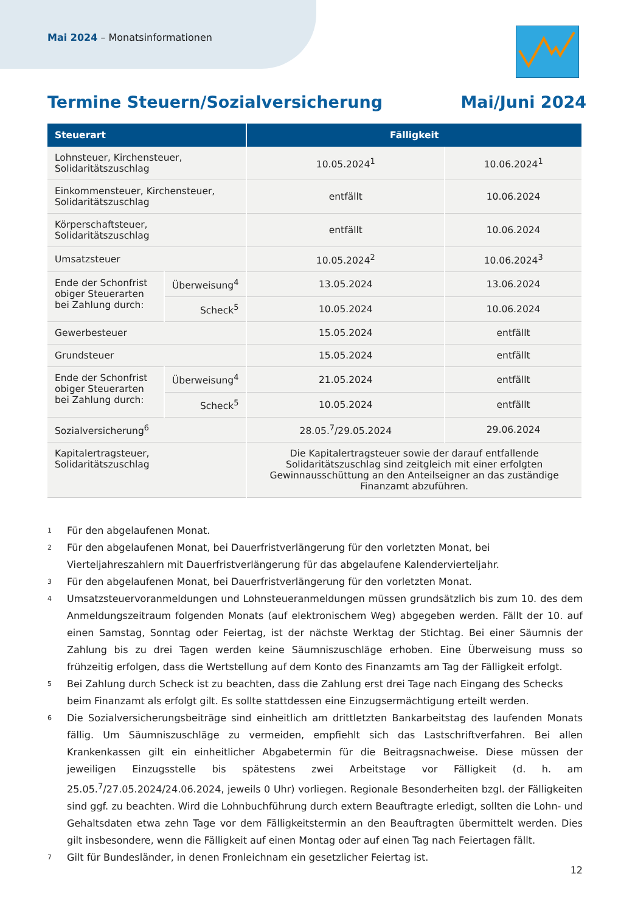Mai 2024 – Monatsinformationen
Termine Steuern/Sozialversicherung Mai/Juni 2024
| Steuerart | | Fälligkeit | |
| --- | --- | --- | --- |
| Lohnsteuer, Kirchensteuer, Solidaritätszuschlag | | 10.05.2024<sup>1</sup> | 10.06.2024<sup>1</sup> |
| Einkommensteuer, Kirchensteuer, Solidaritätszuschlag | | entfällt | 10.06.2024 |
| Körperschaftsteuer, Solidaritätszuschlag | | entfällt | 10.06.2024 |
| Umsatzsteuer | | 10.05.2024<sup>2</sup> | 10.06.2024<sup>3</sup> |
| Ende der Schonfrist obiger Steuerarten bei Zahlung durch: | Überweisung<sup>4</sup> | 13.05.2024 | 13.06.2024 |
| | Scheck<sup>5</sup> | 10.05.2024 | 10.06.2024 |
| Gewerbesteuer | | 15.05.2024 | entfällt |
| Grundsteuer | | 15.05.2024 | entfällt |
| Ende der Schonfrist obiger Steuerarten bei Zahlung durch: | Überweisung<sup>4</sup> | 21.05.2024 | entfällt |
| | Scheck<sup>5</sup> | 10.05.2024 | entfällt |
| Sozialversicherung<sup>6</sup> | | 28.05.<sup>7</sup>/29.05.2024 | 29.06.2024 |
| Kapitalertragsteuer, Solidaritätszuschlag | | Die Kapitalertragsteuer sowie der darauf entfallende Solidaritätszuschlag sind zeitgleich mit einer erfolgten Gewinnausschüttung an den Anteilseigner an das zuständige Finanzamt abzuführen. | |
1
Für den abgelaufenen Monat.
2
Für den abgelaufenen Monat, bei Dauerfristverlängerung für den vorletzten Monat, bei Vierteljahreszahlern mit Dauerfristverlängerung für das abgelaufene Kalendervierteljahr.
3
Für den abgelaufenen Monat, bei Dauerfristverlängerung für den vorletzten Monat.
4
Umsatzsteuervoranmeldungen und Lohnsteueranmeldungen müssen grundsätzlich bis zum 10. des dem Anmeldungszeitraum folgenden Monats (auf elektronischem Weg) abgegeben werden. Fällt der 10. auf einen Samstag, Sonntag oder Feiertag, ist der nächste Werktag der Stichtag. Bei einer Säumnis der Zahlung bis zu drei Tagen werden keine Säumniszuschläge erhoben. Eine Überweisung muss so frühzeitig erfolgen, dass die Wertstellung auf dem Konto des Finanzamts am Tag der Fälligkeit erfolgt.
5
Bei Zahlung durch Scheck ist zu beachten, dass die Zahlung erst drei Tage nach Eingang des Schecks beim Finanzamt als erfolgt gilt. Es sollte stattdessen eine Einzugsermächtigung erteilt werden.
6
Die Sozialversicherungsbeiträge sind einheitlich am drittletzten Bankarbeitstag des laufenden Monats fällig. Um Säumniszuschläge zu vermeiden, empfiehlt sich das Lastschriftverfahren. Bei allen Krankenkassen gilt ein einheitlicher Abgabetermin für die Beitragsnachweise. Diese müssen der jeweiligen Einzugsstelle bis spätestens zwei Arbeitstage vor Fälligkeit (d. h. am 25.05.<sup>7</sup>/27.05.2024/24.06.2024, jeweils 0 Uhr) vorliegen. Regionale Besonderheiten bzgl. der Fälligkeiten sind ggf. zu beachten. Wird die Lohnbuchführung durch extern Beauftragte erledigt, sollten die Lohn- und Gehaltsdaten etwa zehn Tage vor dem Fälligkeitstermin an den Beauftragten übermittelt werden. Dies gilt insbesondere, wenn die Fälligkeit auf einen Montag oder auf einen Tag nach Feiertagen fällt.
7
Gilt für Bundesländer, in denen Fronleichnam ein gesetzlicher Feiertag ist.
12